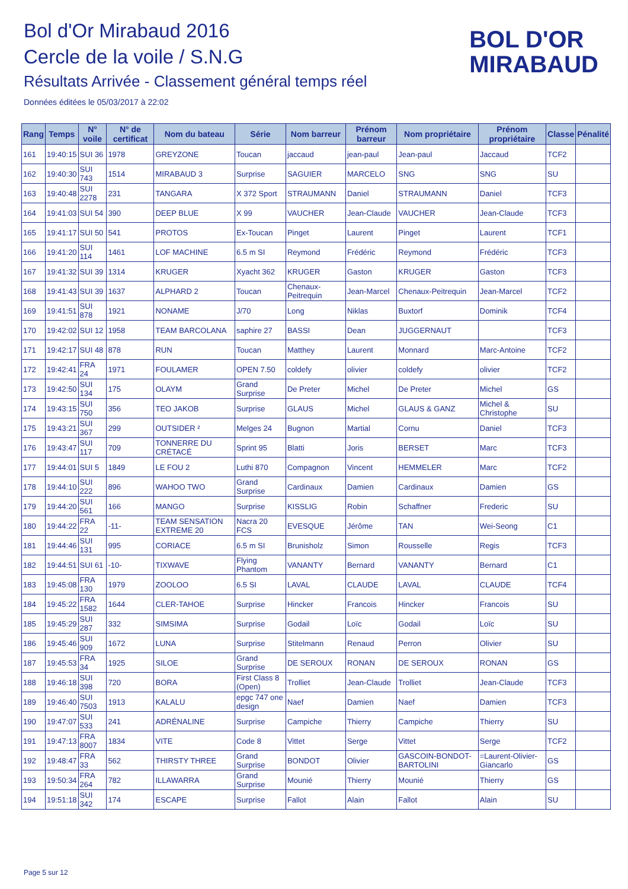Bol d'Or Mirabaud 2016
Cercle de la voile / S.N.G
Résultats Arrivée - Classement général temps réel
Données éditées le 05/03/2017 à 22:02
BOL D'OR
MIRABAUD
| Rang | Temps | N° voile | N° de certificat | Nom du bateau | Série | Nom barreur | Prénom barreur | Nom propriétaire | Prénom propriétaire | Classe | Pénalité |
| --- | --- | --- | --- | --- | --- | --- | --- | --- | --- | --- | --- |
| 161 | 19:40:15 | SUI 36 | 1978 | GREYZONE | Toucan | jaccaud | jean-paul | Jean-paul | Jaccaud | TCF2 | |
| 162 | 19:40:30 | SUI 743 | 1514 | MIRABAUD 3 | Surprise | SAGUIER | MARCELO | SNG | SNG | SU | |
| 163 | 19:40:48 | SUI 2278 | 231 | TANGARA | X 372 Sport | STRAUMANN | Daniel | STRAUMANN | Daniel | TCF3 | |
| 164 | 19:41:03 | SUI 54 | 390 | DEEP BLUE | X 99 | VAUCHER | Jean-Claude | VAUCHER | Jean-Claude | TCF3 | |
| 165 | 19:41:17 | SUI 50 | 541 | PROTOS | Ex-Toucan | Pinget | Laurent | Pinget | Laurent | TCF1 | |
| 166 | 19:41:20 | SUI 114 | 1461 | LOF MACHINE | 6.5 m SI | Reymond | Frédéric | Reymond | Frédéric | TCF3 | |
| 167 | 19:41:32 | SUI 39 | 1314 | KRUGER | Xyacht 362 | KRUGER | Gaston | KRUGER | Gaston | TCF3 | |
| 168 | 19:41:43 | SUI 39 | 1637 | ALPHARD 2 | Toucan | Chenaux-Peitrequin | Jean-Marcel | Chenaux-Peitrequin | Jean-Marcel | TCF2 | |
| 169 | 19:41:51 | SUI 878 | 1921 | NONAME | J/70 | Long | Niklas | Buxtorf | Dominik | TCF4 | |
| 170 | 19:42:02 | SUI 12 | 1958 | TEAM BARCOLANA | saphire 27 | BASSI | Dean | JUGGERNAUT | | TCF3 | |
| 171 | 19:42:17 | SUI 48 | 878 | RUN | Toucan | Matthey | Laurent | Monnard | Marc-Antoine | TCF2 | |
| 172 | 19:42:41 | FRA 24 | 1971 | FOULAMER | OPEN 7.50 | coldefy | olivier | coldefy | olivier | TCF2 | |
| 173 | 19:42:50 | SUI 134 | 175 | OLAYM | Grand Surprise | De Preter | Michel | De Preter | Michel | GS | |
| 174 | 19:43:15 | SUI 750 | 356 | TEO JAKOB | Surprise | GLAUS | Michel | GLAUS & GANZ | Michel & Christophe | SU | |
| 175 | 19:43:21 | SUI 367 | 299 | OUTSIDER ² | Melges 24 | Bugnon | Martial | Cornu | Daniel | TCF3 | |
| 176 | 19:43:47 | SUI 117 | 709 | TONNERRE DU CRÉTACÉ | Sprint 95 | Blatti | Joris | BERSET | Marc | TCF3 | |
| 177 | 19:44:01 | SUI 5 | 1849 | LE FOU 2 | Luthi 870 | Compagnon | Vincent | HEMMELER | Marc | TCF2 | |
| 178 | 19:44:10 | SUI 222 | 896 | WAHOO TWO | Grand Surprise | Cardinaux | Damien | Cardinaux | Damien | GS | |
| 179 | 19:44:20 | SUI 561 | 166 | MANGO | Surprise | KISSLIG | Robin | Schaffner | Frederic | SU | |
| 180 | 19:44:22 | FRA 22 | -11- | TEAM SENSATION EXTREME 20 | Nacra 20 FCS | EVESQUE | Jérôme | TAN | Wei-Seong | C1 | |
| 181 | 19:44:46 | SUI 131 | 995 | CORIACE | 6.5 m SI | Brunisholz | Simon | Rousselle | Regis | TCF3 | |
| 182 | 19:44:51 | SUI 61 | -10- | TIXWAVE | Flying Phantom | VANANTY | Bernard | VANANTY | Bernard | C1 | |
| 183 | 19:45:08 | FRA 130 | 1979 | ZOOLOO | 6.5 SI | LAVAL | CLAUDE | LAVAL | CLAUDE | TCF4 | |
| 184 | 19:45:22 | FRA 1582 | 1644 | CLER-TAHOE | Surprise | Hincker | Francois | Hincker | Francois | SU | |
| 185 | 19:45:29 | SUI 287 | 332 | SIMSIMA | Surprise | Godail | Loïc | Godail | Loïc | SU | |
| 186 | 19:45:46 | SUI 909 | 1672 | LUNA | Surprise | Stitelmann | Renaud | Perron | Olivier | SU | |
| 187 | 19:45:53 | FRA 34 | 1925 | SILOE | Grand Surprise | DE SEROUX | RONAN | DE SEROUX | RONAN | GS | |
| 188 | 19:46:18 | SUI 398 | 720 | BORA | First Class 8 (Open) | Trolliet | Jean-Claude | Trolliet | Jean-Claude | TCF3 | |
| 189 | 19:46:40 | SUI 7503 | 1913 | KALALU | epgc 747 one design | Naef | Damien | Naef | Damien | TCF3 | |
| 190 | 19:47:07 | SUI 533 | 241 | ADRÉNALINE | Surprise | Campiche | Thierry | Campiche | Thierry | SU | |
| 191 | 19:47:13 | FRA 8007 | 1834 | VITE | Code 8 | Vittet | Serge | Vittet | Serge | TCF2 | |
| 192 | 19:48:47 | FRA 33 | 562 | THIRSTY THREE | Grand Surprise | BONDOT | Olivier | GASCOIN-BONDOT-BARTOLINI | =Laurent-Olivier-Giancarlo | GS | |
| 193 | 19:50:34 | FRA 264 | 782 | ILLAWARRA | Grand Surprise | Mounié | Thierry | Mounié | Thierry | GS | |
| 194 | 19:51:18 | SUI 342 | 174 | ESCAPE | Surprise | Fallot | Alain | Fallot | Alain | SU | |
Page 5 sur 12